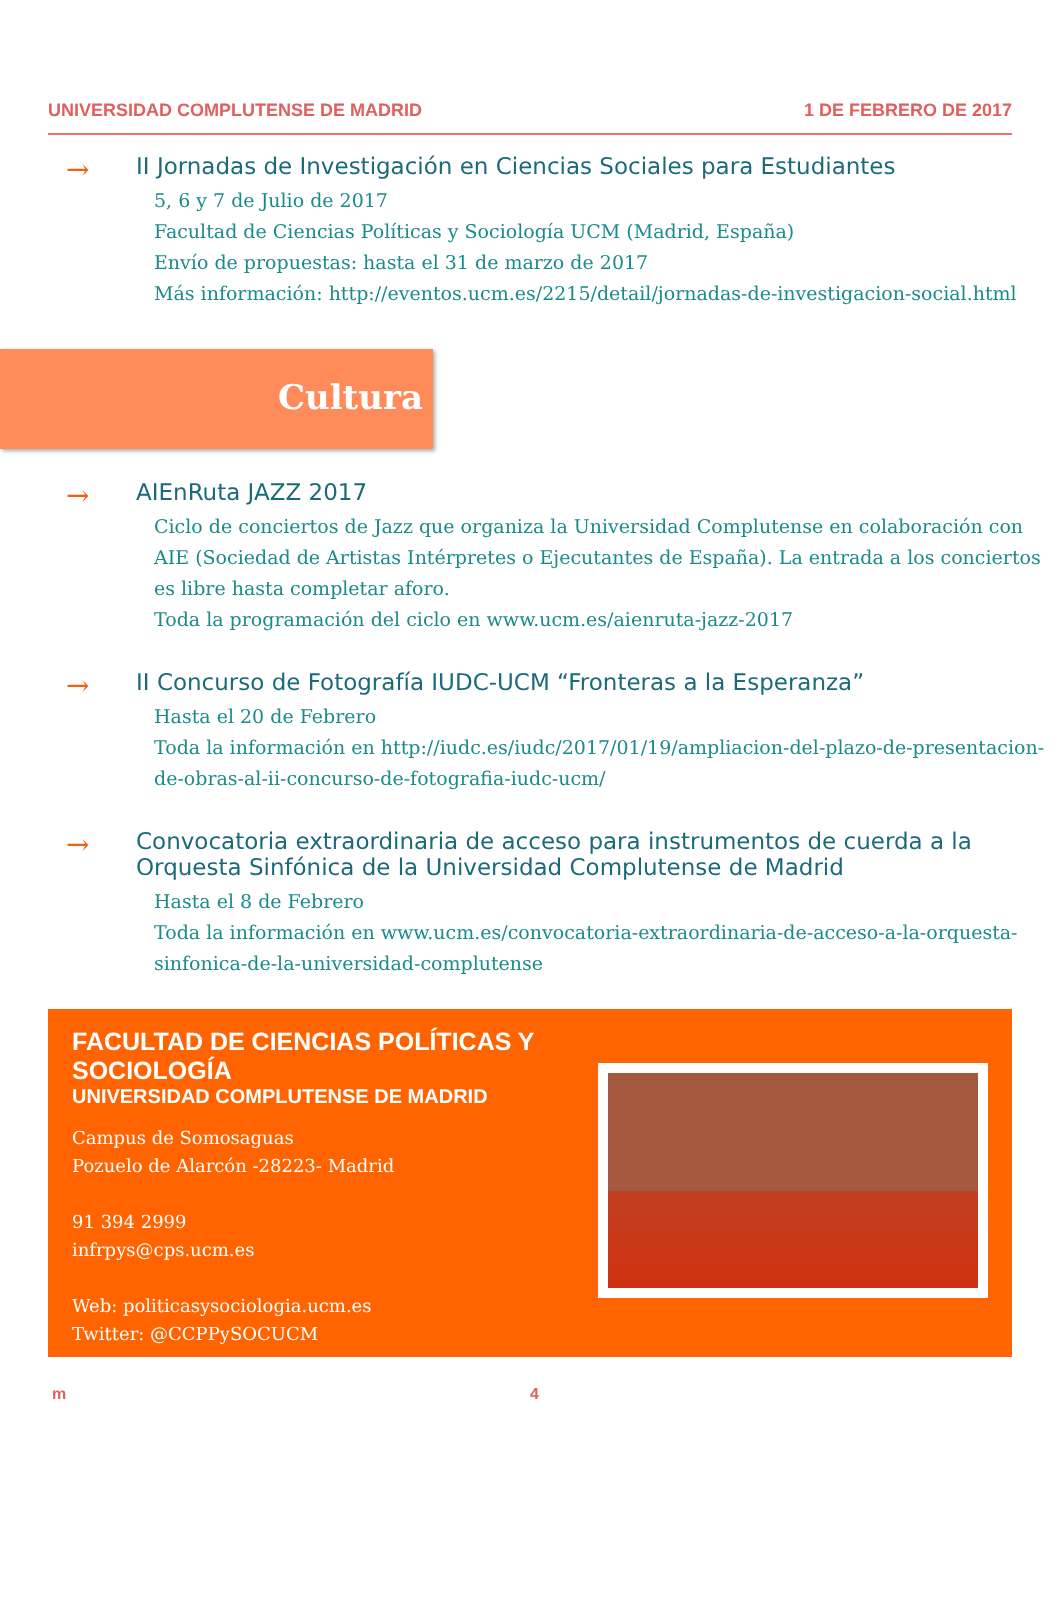UNIVERSIDAD COMPLUTENSE DE MADRID 1 DE FEBRERO DE 2017
→
II Jornadas de Investigación en Ciencias Sociales para Estudiantes
5, 6 y 7 de Julio de 2017
Facultad de Ciencias Políticas y Sociología UCM (Madrid, España)
Envío de propuestas: hasta el 31 de marzo de 2017
Más información: http://eventos.ucm.es/2215/detail/jornadas-de-investigacion-social.html
Cultura
→
AIEnRuta JAZZ 2017
Ciclo de conciertos de Jazz que organiza la Universidad Complutense en colaboración con AIE (Sociedad de Artistas Intérpretes o Ejecutantes de España). La entrada a los conciertos es libre hasta completar aforo.
Toda la programación del ciclo en www.ucm.es/aienruta-jazz-2017
→
II Concurso de Fotografía IUDC-UCM “Fronteras a la Esperanza”
Hasta el 20 de Febrero
Toda la información en http://iudc.es/iudc/2017/01/19/ampliacion-del-plazo-de-presentacion-de-obras-al-ii-concurso-de-fotografia-iudc-ucm/
→
Convocatoria extraordinaria de acceso para instrumentos de cuerda a la Orquesta Sinfónica de la Universidad Complutense de Madrid
Hasta el 8 de Febrero
Toda la información en www.ucm.es/convocatoria-extraordinaria-de-acceso-a-la-orquesta-sinfonica-de-la-universidad-complutense
FACULTAD DE CIENCIAS POLÍTICAS Y SOCIOLOGÍA
UNIVERSIDAD COMPLUTENSE DE MADRID
Campus de Somosaguas
Pozuelo de Alarcón -28223- Madrid
91 394 2999
infrpys@cps.ucm.es
Web: politicasysociologia.ucm.es
Twitter: @CCPPySOCUCM
m 4